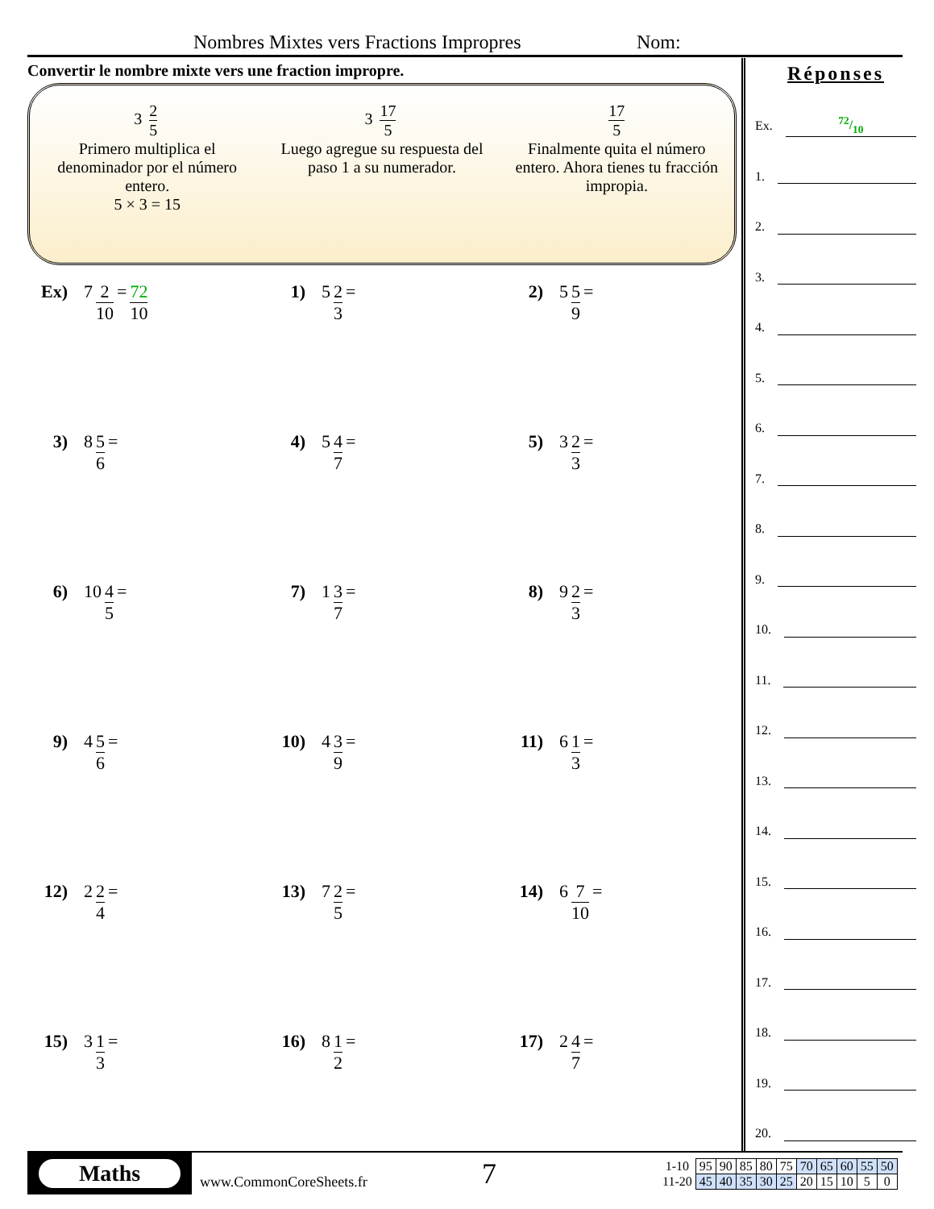Nombres Mixtes vers Fractions Impropres Nom:
Convertir le nombre mixte vers une fraction impropre.
3 2 5
Primero multiplica el denominador por el número entero.
5 × 3 = 15
3 17 5
Luego agregue su respuesta del paso 1 a su numerador.
17 5
Finalmente quita el número entero. Ahora tienes tu fracción impropia.
Ex) 7 2 10 = 72 10
1) 5 2 3 =
2) 5 5 9 =
3) 8 5 6 =
4) 5 4 7 =
5) 3 2 3 =
6) 10 4 5 =
7) 1 3 7 =
8) 9 2 3 =
9) 4 5 6 =
10) 4 3 9 =
11) 6 1 3 =
12) 2 2 4 =
13) 7 2 5 =
14) 6 7 10 =
15) 3 1 3 =
16) 8 1 2 =
17) 2 4 7 =
Réponses
Ex.72/10
1.
2.
3.
4.
5.
6.
7.
8.
9.
10.
11.
12.
13.
14.
15.
16.
17.
18.
19.
20.
Maths
www.CommonCoreSheets.fr
7
| 1-10 | 95 | 90 | 85 | 80 | 75 | 70 | 65 | 60 | 55 | 50 |
| 11-20 | 45 | 40 | 35 | 30 | 25 | 20 | 15 | 10 | 5 | 0 |